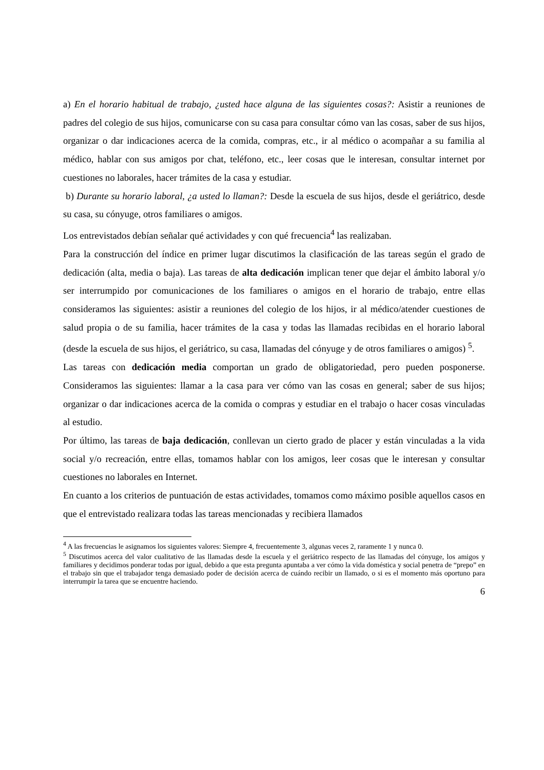a) En el horario habitual de trabajo, ¿usted hace alguna de las siguientes cosas?: Asistir a reuniones de padres del colegio de sus hijos, comunicarse con su casa para consultar cómo van las cosas, saber de sus hijos, organizar o dar indicaciones acerca de la comida, compras, etc., ir al médico o acompañar a su familia al médico, hablar con sus amigos por chat, teléfono, etc., leer cosas que le interesan, consultar internet por cuestiones no laborales, hacer trámites de la casa y estudiar.
b) Durante su horario laboral, ¿a usted lo llaman?: Desde la escuela de sus hijos, desde el geriátrico, desde su casa, su cónyuge, otros familiares o amigos.
Los entrevistados debían señalar qué actividades y con qué frecuencia<sup>4</sup> las realizaban.
Para la construcción del índice en primer lugar discutimos la clasificación de las tareas según el grado de dedicación (alta, media o baja). Las tareas de alta dedicación implican tener que dejar el ámbito laboral y/o ser interrumpido por comunicaciones de los familiares o amigos en el horario de trabajo, entre ellas consideramos las siguientes: asistir a reuniones del colegio de los hijos, ir al médico/atender cuestiones de salud propia o de su familia, hacer trámites de la casa y todas las llamadas recibidas en el horario laboral (desde la escuela de sus hijos, el geriátrico, su casa, llamadas del cónyuge y de otros familiares o amigos) <sup>5</sup>.
Las tareas con dedicación media comportan un grado de obligatoriedad, pero pueden posponerse. Consideramos las siguientes: llamar a la casa para ver cómo van las cosas en general; saber de sus hijos; organizar o dar indicaciones acerca de la comida o compras y estudiar en el trabajo o hacer cosas vinculadas al estudio.
Por último, las tareas de baja dedicación, conllevan un cierto grado de placer y están vinculadas a la vida social y/o recreación, entre ellas, tomamos hablar con los amigos, leer cosas que le interesan y consultar cuestiones no laborales en Internet.
En cuanto a los criterios de puntuación de estas actividades, tomamos como máximo posible aquellos casos en que el entrevistado realizara todas las tareas mencionadas y recibiera llamados
<sup>4</sup> A las frecuencias le asignamos los siguientes valores: Siempre 4, frecuentemente 3, algunas veces 2, raramente 1 y nunca 0.
<sup>5</sup> Discutimos acerca del valor cualitativo de las llamadas desde la escuela y el geriátrico respecto de las llamadas del cónyuge, los amigos y familiares y decidimos ponderar todas por igual, debido a que esta pregunta apuntaba a ver cómo la vida doméstica y social penetra de “prepo” en el trabajo sin que el trabajador tenga demasiado poder de decisión acerca de cuándo recibir un llamado, o si es el momento más oportuno para interrumpir la tarea que se encuentre haciendo.
6